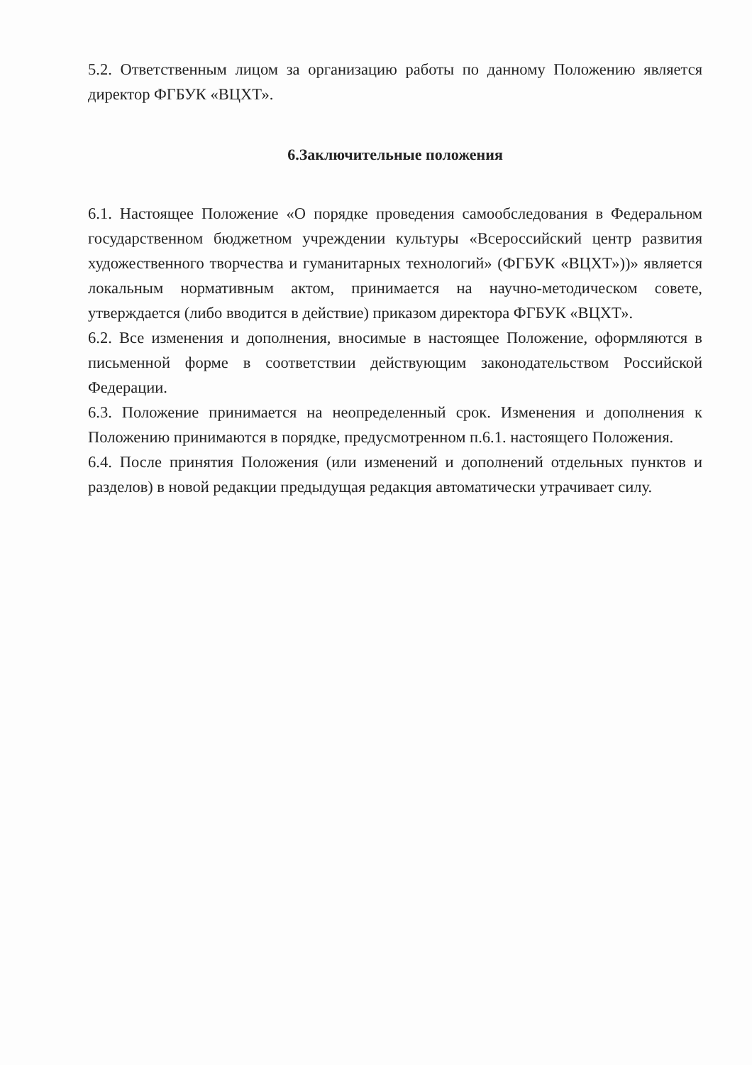5.2. Ответственным лицом за организацию работы по данному Положению является директор ФГБУК «ВЦХТ».
6.Заключительные положения
6.1. Настоящее Положение «О порядке проведения самообследования в Федеральном государственном бюджетном учреждении культуры «Всероссийский центр развития художественного творчества и гуманитарных технологий» (ФГБУК «ВЦХТ»))» является локальным нормативным актом, принимается на научно-методическом совете, утверждается (либо вводится в действие) приказом директора ФГБУК «ВЦХТ».
6.2. Все изменения и дополнения, вносимые в настоящее Положение, оформляются в письменной форме в соответствии действующим законодательством Российской Федерации.
6.3. Положение принимается на неопределенный срок. Изменения и дополнения к Положению принимаются в порядке, предусмотренном п.6.1. настоящего Положения.
6.4. После принятия Положения (или изменений и дополнений отдельных пунктов и разделов) в новой редакции предыдущая редакция автоматически утрачивает силу.